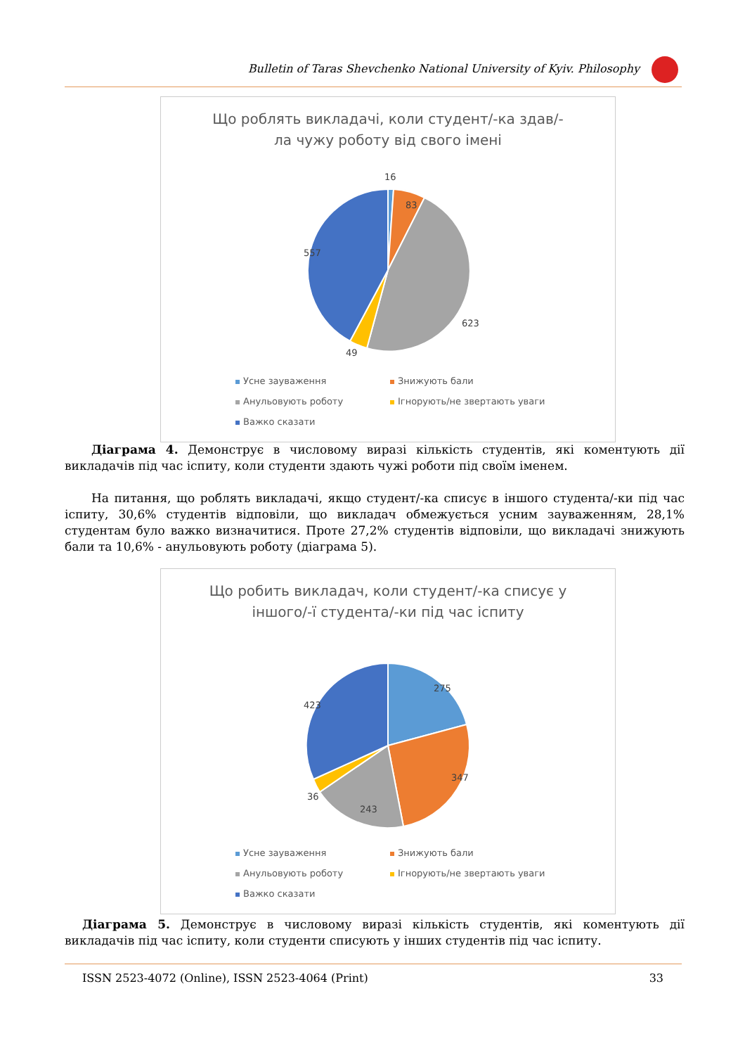Bulletin of Taras Shevchenko National University of Kyiv. Philosophy
Що роблять викладачі, коли студент/-ка здав/-
ла чужу роботу від свого імені
16
83
623
49
557
Усне зауваження Знижують бали Анульовують роботу Ігнорують/не звертають уваги Важко сказати
Діаграма 4. Демонструє в числовому виразі кількість студентів, які коментують дії викладачів під час іспиту, коли студенти здають чужі роботи під своїм іменем.
На питання, що роблять викладачі, якщо студент/-ка списує в іншого студента/-ки під час іспиту, 30,6% студентів відповіли, що викладач обмежується усним зауваженням, 28,1% студентам було важко визначитися. Проте 27,2% студентів відповіли, що викладачі знижують бали та 10,6% - анульовують роботу (діаграма 5).
Що робить викладач, коли студент/-ка списує у
іншого/-ї студента/-ки під час іспиту
275
347
243
36
423
Усне зауваження Знижують бали Анульовують роботу Ігнорують/не звертають уваги Важко сказати
Діаграма 5. Демонструє в числовому виразі кількість студентів, які коментують дії викладачів під час іспиту, коли студенти списують у інших студентів під час іспиту.
ISSN 2523-4072 (Online), ISSN 2523-4064 (Print) 33